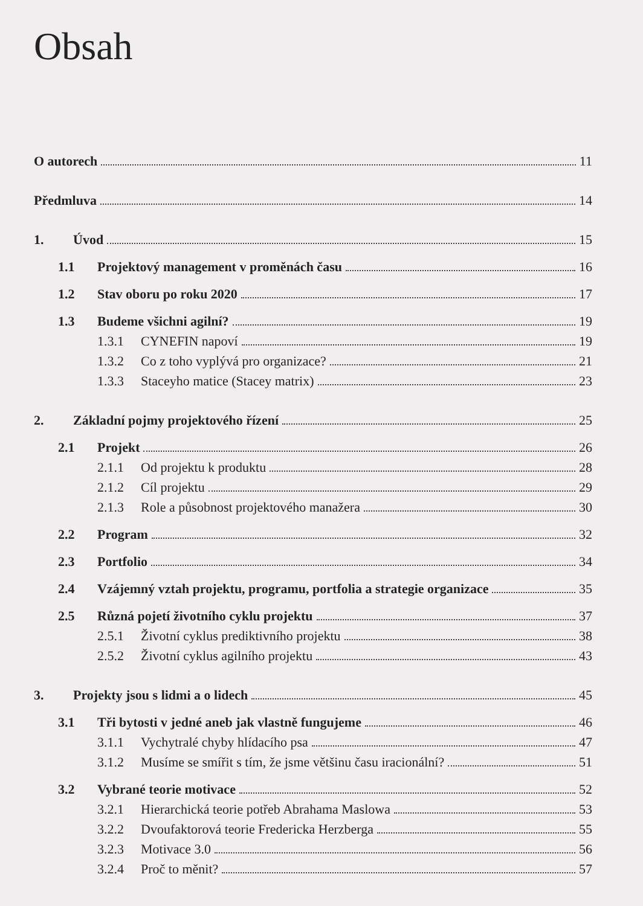Obsah
O autorech 11
Předmluva 14
1. Úvod 15
1.1 Projektový management v proměnách času 16
1.2 Stav oboru po roku 2020 17
1.3 Budeme všichni agilní? 19
1.3.1 CYNEFIN napoví 19
1.3.2 Co z toho vyplývá pro organizace? 21
1.3.3 Staceyho matice (Stacey matrix) 23
2. Základní pojmy projektového řízení 25
2.1 Projekt 26
2.1.1 Od projektu k produktu 28
2.1.2 Cíl projektu 29
2.1.3 Role a působnost projektového manažera 30
2.2 Program 32
2.3 Portfolio 34
2.4 Vzájemný vztah projektu, programu, portfolia a strategie organizace 35
2.5 Různá pojetí životního cyklu projektu 37
2.5.1 Životní cyklus prediktivního projektu 38
2.5.2 Životní cyklus agilního projektu 43
3. Projekty jsou s lidmi a o lidech 45
3.1 Tři bytosti v jedné aneb jak vlastně fungujeme 46
3.1.1 Vychytralé chyby hlídacího psa 47
3.1.2 Musíme se smířit s tím, že jsme většinu času iracionální? 51
3.2 Vybrané teorie motivace 52
3.2.1 Hierarchická teorie potřeb Abrahama Maslowa 53
3.2.2 Dvoufaktorová teorie Fredericka Herzberga 55
3.2.3 Motivace 3.0 56
3.2.4 Proč to měnit? 57